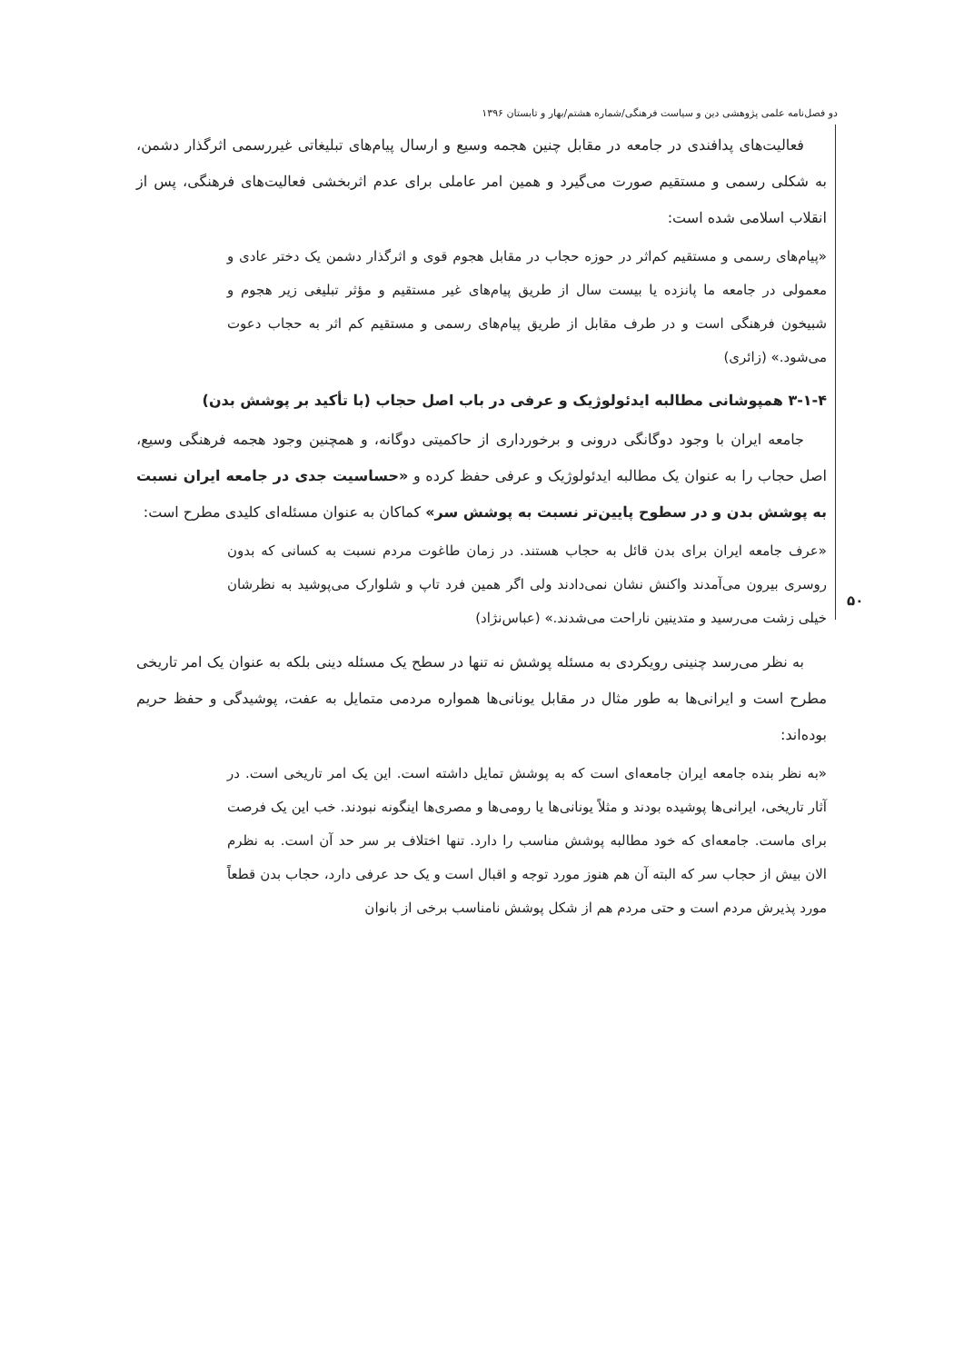دو فصل‌نامه علمی پژوهشی دین و سیاست فرهنگی/شماره هشتم/بهار و تابستان ۱۳۹۶
۵۰
فعالیت‌های پدافندی در جامعه در مقابل چنین هجمه وسیع و ارسال پیام‌های تبلیغاتی غیررسمی اثرگذار دشمن، به شکلی رسمی و مستقیم صورت می‌گیرد و همین امر عاملی برای عدم اثربخشی فعالیت‌های فرهنگی، پس از انقلاب اسلامی شده است:
«پیام‌های رسمی و مستقیم کم‌اثر در حوزه حجاب در مقابل هجوم قوی و اثرگذار دشمن یک دختر عادی و معمولی در جامعه ما پانزده یا بیست سال از طریق پیام‌های غیر مستقیم و مؤثر تبلیغی زیر هجوم و شبیخون فرهنگی است و در طرف مقابل از طریق پیام‌های رسمی و مستقیم کم اثر به حجاب دعوت می‌شود.» (زائری)
۳-۱-۴ همپوشانی مطالبه ایدئولوژیک و عرفی در باب اصل حجاب (با تأکید بر پوشش بدن)
جامعه ایران با وجود دوگانگی درونی و برخورداری از حاکمیتی دوگانه، و همچنین وجود هجمه فرهنگی وسیع، اصل حجاب را به عنوان یک مطالبه ایدئولوژیک و عرفی حفظ کرده و «حساسیت جدی در جامعه ایران نسبت به پوشش بدن و در سطوح پایین‌تر نسبت به پوشش سر» کماکان به عنوان مسئله‌ای کلیدی مطرح است:
«عرف جامعه ایران برای بدن قائل به حجاب هستند. در زمان طاغوت مردم نسبت به کسانی که بدون روسری بیرون می‌آمدند واکنش نشان نمی‌دادند ولی اگر همین فرد تاپ و شلوارک می‌پوشید به نظرشان خیلی زشت می‌رسید و متدینین ناراحت می‌شدند.» (عباس‌نژاد)
به نظر می‌رسد چنینی رویکردی به مسئله پوشش نه تنها در سطح یک مسئله دینی بلکه به عنوان یک امر تاریخی مطرح است و ایرانی‌ها به طور مثال در مقابل یونانی‌ها همواره مردمی متمایل به عفت، پوشیدگی و حفظ حریم بوده‌اند:
«به نظر بنده جامعه ایران جامعه‌ای است که به پوشش تمایل داشته است. این یک امر تاریخی است. در آثار تاریخی، ایرانی‌ها پوشیده بودند و مثلاً یونانی‌ها یا رومی‌ها و مصری‌ها اینگونه نبودند. خب این یک فرصت برای ماست. جامعه‌ای که خود مطالبه پوشش مناسب را دارد. تنها اختلاف بر سر حد آن است. به نظرم الان بیش از حجاب سر که البته آن هم هنوز مورد توجه و اقبال است و یک حد عرفی دارد، حجاب بدن قطعاً مورد پذیرش مردم است و حتی مردم هم از شکل پوشش نامناسب برخی از بانوان